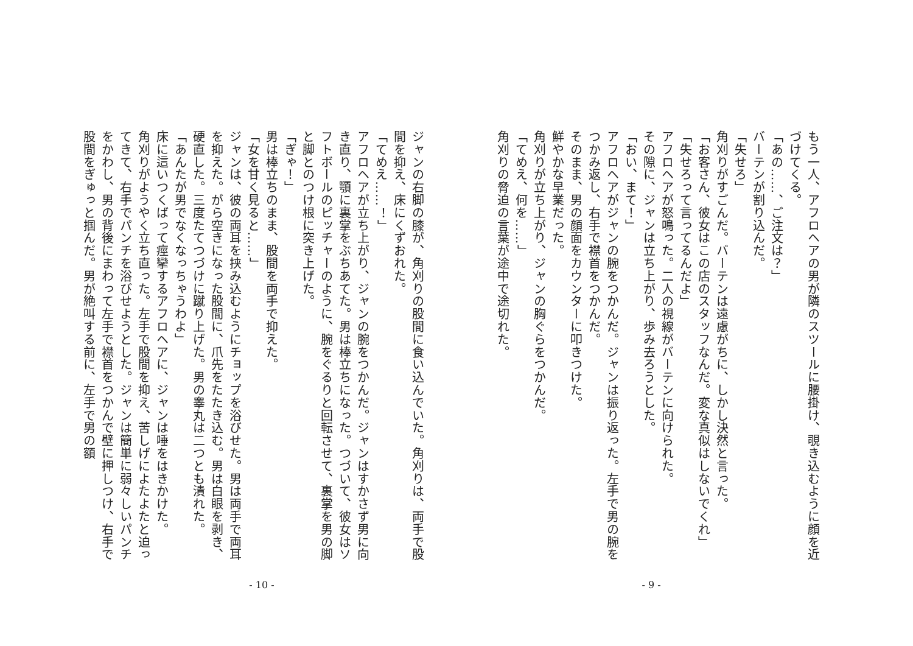もう一人、アフロヘアの男が隣のスツールに腰掛け、覗き込むように顔を近づけてくる。
「あの……、ご注文は？」
バーテンが割り込んだ。
「失せろ」
角刈りがすごんだ。バーテンは遠慮がちに、しかし決然と言った。
「お客さん、彼女はこの店のスタッフなんだ。変な真似はしないでくれ」
「失せろって言ってるんだよ」
アフロヘアが怒鳴った。二人の視線がバーテンに向けられた。
その隙に、ジャンは立ち上がり、歩み去ろうとした。
「おい、まて！」
アフロヘアがジャンの腕をつかんだ。ジャンは振り返った。左手で男の腕をつかみ返し、右手で襟首をつかんだ。
そのまま、男の顔面をカウンターに叩きつけた。
鮮やかな早業だった。
角刈りが立ち上がり、ジャンの胸ぐらをつかんだ。
「てめえ、何を……」
角刈りの脅迫の言葉が途中で途切れた。
- 9 -
ジャンの右脚の膝が、角刈りの股間に食い込んでいた。角刈りは、両手で股間を抑え、床にくずおれた。
「てめえ……！」
アフロヘアが立ち上がり、ジャンの腕をつかんだ。ジャンはすかさず男に向き直り、顎に裏掌をぶちあてた。男は棒立ちになった。つづいて、彼女はソフトボールのピッチャーのように、腕をぐるりと回転させて、裏掌を男の脚と脚とのつけ根に突き上げた。
「ぎゃ！」
男は棒立ちのまま、股間を両手で抑えた。
「女を甘く見ると……」
ジャンは、彼の両耳を挟み込むようにチョップを浴びせた。男は両手で両耳を抑えた。がら空きになった股間に、爪先をたたき込む。男は白眼を剥き、硬直した。三度たてつづけに蹴り上げた。男の睾丸は二つとも潰れた。
「あんたが男でなくなっちゃうわよ」
床に這いつくばって痙攣するアフロヘアに、ジャンは唾をはきかけた。
角刈りがようやく立ち直った。左手で股間を抑え、苦しげによたよたと迫ってきて、右手でパンチを浴びせようとした。ジャンは簡単に弱々しいパンチをかわし、男の背後にまわって左手で襟首をつかんで壁に押しつけ、右手で股間をぎゅっと掴んだ。男が絶叫する前に、左手で男の額
- 10 -